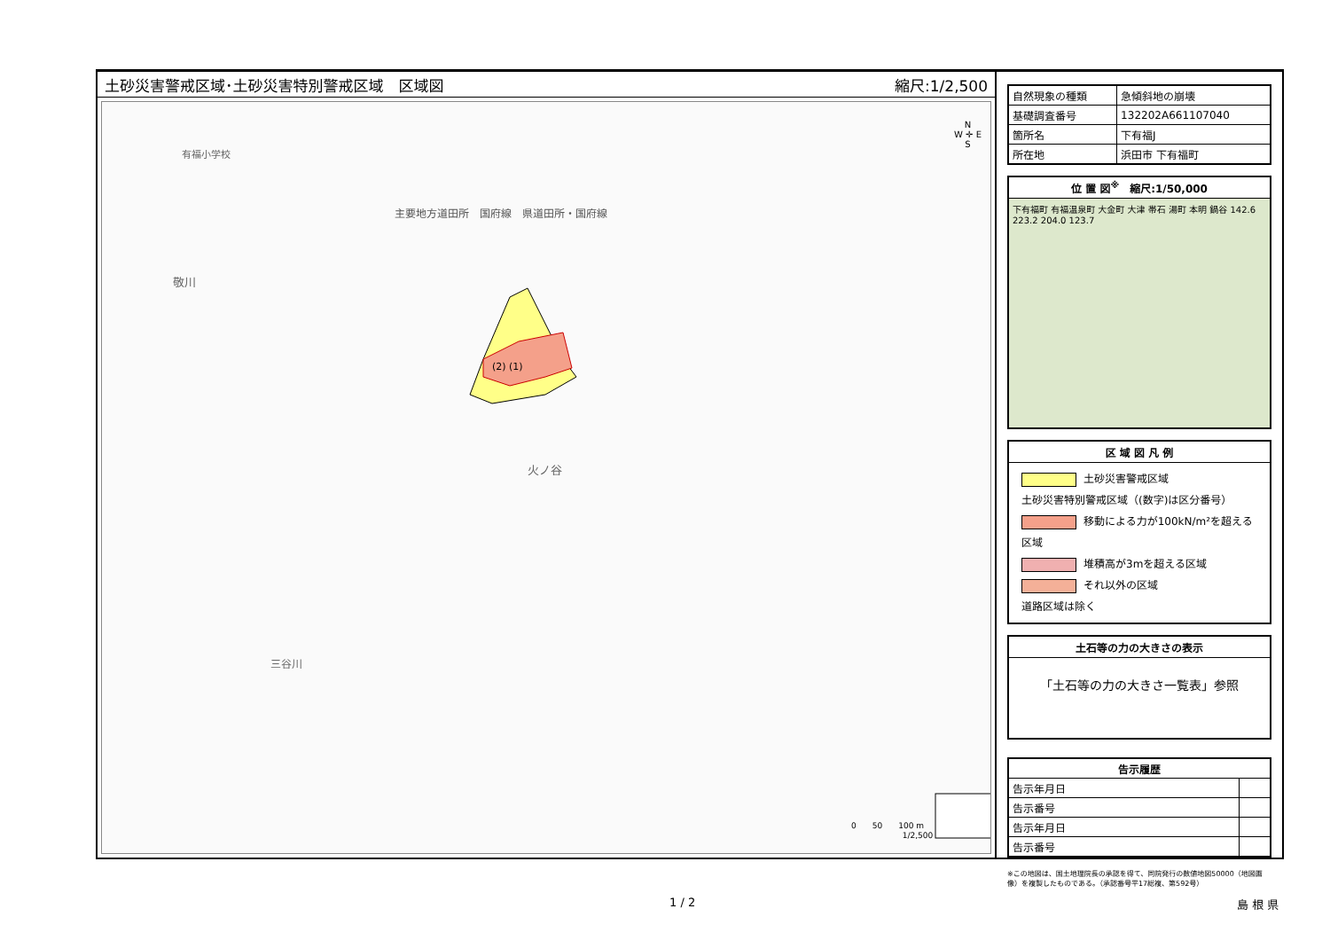土砂災害警戒区域･土砂災害特別警戒区域　区域図 縮尺:1/2,500
有福小学校
主要地方道田所　国府線　県道田所・国府線
敬川
(2) (1)
火ノ谷
三谷川
N
W ✛ E
S
0　　50　　100 m
1/2,500
| 自然現象の種類 | 急傾斜地の崩壊 |
| 基礎調査番号 | 132202A661107040 |
| 箇所名 | 下有福J |
| 所在地 | 浜田市 下有福町 |
位 置 図<sup>※</sup>　縮尺:1/50,000
下有福町 有福温泉町 大金町 大津 帯石 湯町 本明 鍋谷 142.6 223.2 204.0 123.7
区 域 図 凡 例
土砂災害警戒区域
土砂災害特別警戒区域（(数字)は区分番号）
移動による力が100kN/m²を超える区域
堆積高が3mを超える区域
それ以外の区域
道路区域は除く
土石等の力の大きさの表示
「土石等の力の大きさ一覧表」参照
| 告示履歴 | |
| --- | --- |
| 告示年月日 | |
| 告示番号 | |
| 告示年月日 | |
| 告示番号 | |
※この地図は、国土地理院長の承認を得て、同院発行の数値地図50000（地図画像）を複製したものである。（承認番号平17総複、第592号）
1 / 2 島 根 県